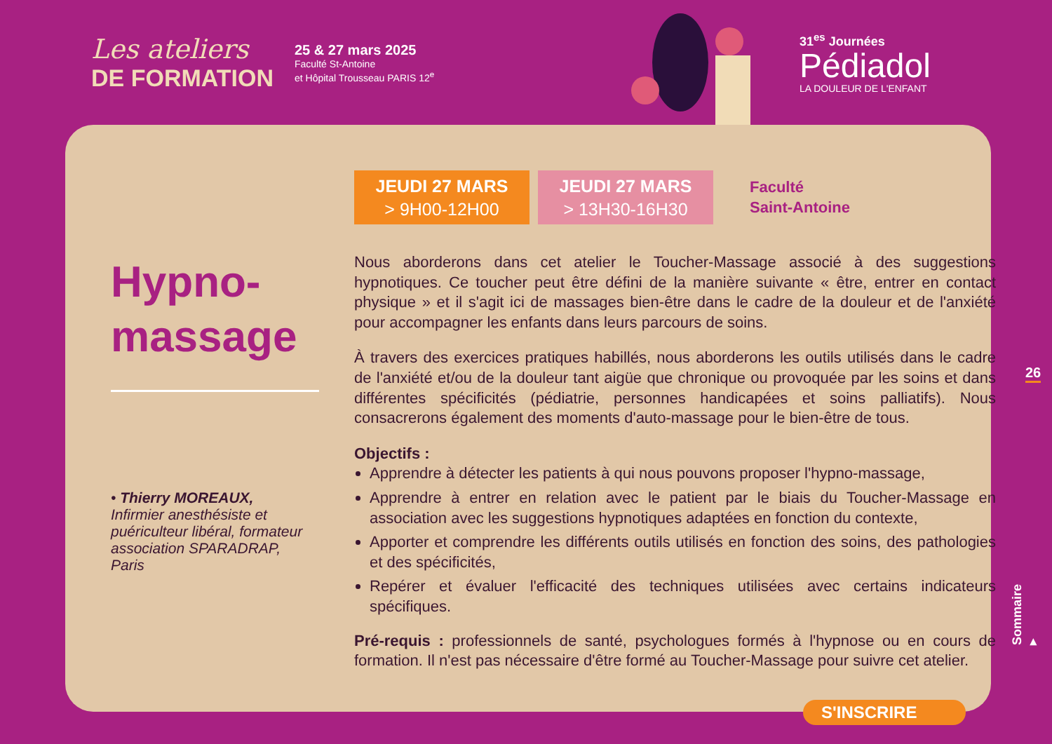Les ateliers
DE FORMATION
25 & 27 mars 2025
Faculté St-Antoine
et Hôpital Trousseau PARIS 12<sup>e</sup>
31<sup>es</sup> Journées
Pédiadol
LA DOULEUR DE L'ENFANT
Hypno-
massage
• Thierry MOREAUX,
Infirmier anesthésiste et
puériculteur libéral, formateur
association SPARADRAP,
Paris
JEUDI 27 MARS
> 9H00-12H00
JEUDI 27 MARS
> 13H30-16H30
Faculté
Saint-Antoine
Nous aborderons dans cet atelier le Toucher-Massage associé à des suggestions hypnotiques. Ce toucher peut être défini de la manière suivante « être, entrer en contact physique » et il s'agit ici de massages bien-être dans le cadre de la douleur et de l'anxiété pour accompagner les enfants dans leurs parcours de soins.
À travers des exercices pratiques habillés, nous aborderons les outils utilisés dans le cadre de l'anxiété et/ou de la douleur tant aigüe que chronique ou provoquée par les soins et dans différentes spécificités (pédiatrie, personnes handicapées et soins palliatifs). Nous consacrerons également des moments d'auto-massage pour le bien-être de tous.
Objectifs :
Apprendre à détecter les patients à qui nous pouvons proposer l'hypno-massage,
Apprendre à entrer en relation avec le patient par le biais du Toucher-Massage en association avec les suggestions hypnotiques adaptées en fonction du contexte,
Apporter et comprendre les différents outils utilisés en fonction des soins, des pathologies et des spécificités,
Repérer et évaluer l'efficacité des techniques utilisées avec certains indicateurs spécifiques.
Pré-requis : professionnels de santé, psychologues formés à l'hypnose ou en cours de formation. Il n'est pas nécessaire d'être formé au Toucher-Massage pour suivre cet atelier.
S'INSCRIRE
26
Sommaire ▸